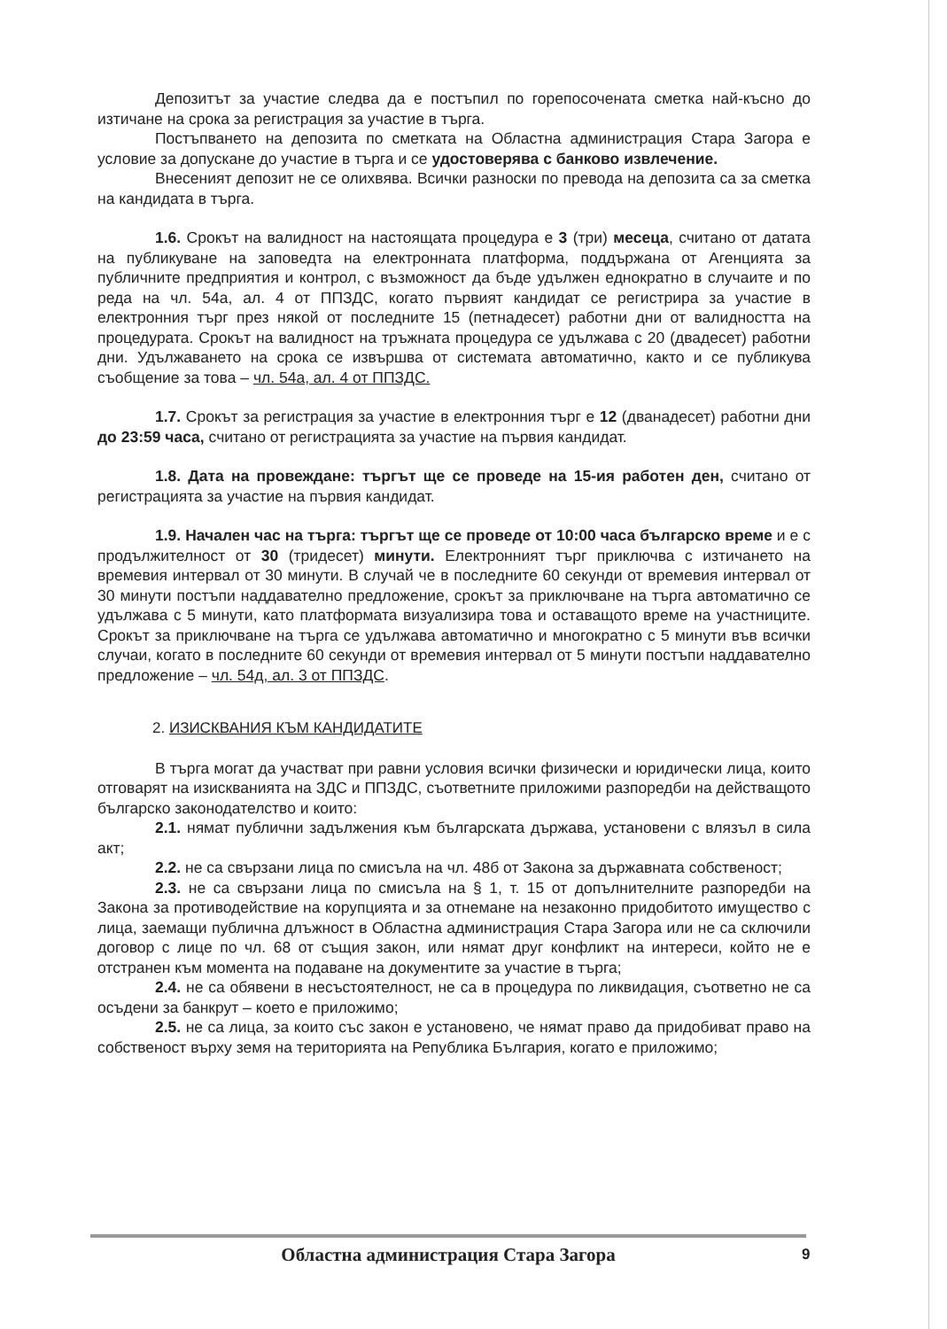Депозитът за участие следва да е постъпил по горепосочената сметка най-късно до изтичане на срока за регистрация за участие в търга.
Постъпването на депозита по сметката на Областна администрация Стара Загора е условие за допускане до участие в търга и се удостоверява с банково извлечение.
Внесеният депозит не се олихвява. Всички разноски по превода на депозита са за сметка на кандидата в търга.
1.6. Срокът на валидност на настоящата процедура е 3 (три) месеца, считано от датата на публикуване на заповедта на електронната платформа, поддържана от Агенцията за публичните предприятия и контрол, с възможност да бъде удължен еднократно в случаите и по реда на чл. 54а, ал. 4 от ППЗДС, когато първият кандидат се регистрира за участие в електронния търг през някой от последните 15 (петнадесет) работни дни от валидността на процедурата. Срокът на валидност на тръжната процедура се удължава с 20 (двадесет) работни дни. Удължаването на срока се извършва от системата автоматично, както и се публикува съобщение за това – чл. 54а, ал. 4 от ППЗДС.
1.7. Срокът за регистрация за участие в електронния търг е 12 (дванадесет) работни дни до 23:59 часа, считано от регистрацията за участие на първия кандидат.
1.8. Дата на провеждане: търгът ще се проведе на 15-ия работен ден, считано от регистрацията за участие на първия кандидат.
1.9. Начален час на търга: търгът ще се проведе от 10:00 часа българско време и е с продължителност от 30 (тридесет) минути. Електронният търг приключва с изтичането на времевия интервал от 30 минути. В случай че в последните 60 секунди от времевия интервал от 30 минути постъпи наддавателно предложение, срокът за приключване на търга автоматично се удължава с 5 минути, като платформата визуализира това и оставащото време на участниците. Срокът за приключване на търга се удължава автоматично и многократно с 5 минути във всички случаи, когато в последните 60 секунди от времевия интервал от 5 минути постъпи наддавателно предложение – чл. 54д, ал. 3 от ППЗДС.
2. ИЗИСКВАНИЯ КЪМ КАНДИДАТИТЕ
В търга могат да участват при равни условия всички физически и юридически лица, които отговарят на изискванията на ЗДС и ППЗДС, съответните приложими разпоредби на действащото българско законодателство и които:
2.1. нямат публични задължения към българската държава, установени с влязъл в сила акт;
2.2. не са свързани лица по смисъла на чл. 48б от Закона за държавната собственост;
2.3. не са свързани лица по смисъла на § 1, т. 15 от допълнителните разпоредби на Закона за противодействие на корупцията и за отнемане на незаконно придобитото имущество с лица, заемащи публична длъжност в Областна администрация Стара Загора или не са сключили договор с лице по чл. 68 от същия закон, или нямат друг конфликт на интереси, който не е отстранен към момента на подаване на документите за участие в търга;
2.4. не са обявени в несъстоятелност, не са в процедура по ликвидация, съответно не са осъдени за банкрут – което е приложимо;
2.5. не са лица, за които със закон е установено, че нямат право да придобиват право на собственост върху земя на територията на Република България, когато е приложимо;
Областна администрация Стара Загора 9